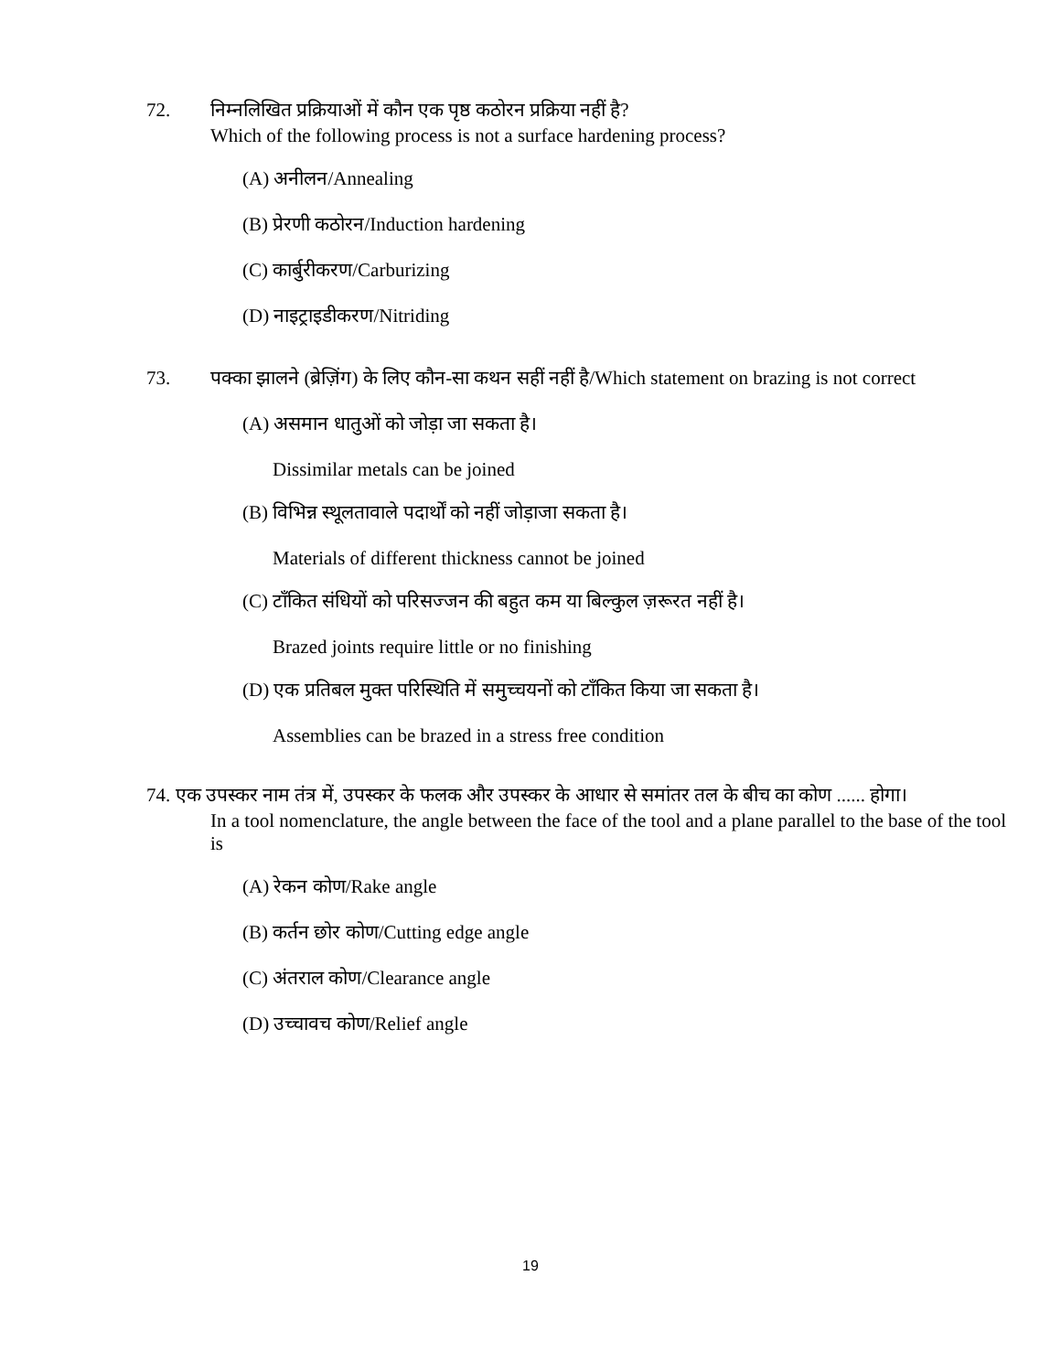72. निम्नलिखित प्रक्रियाओं में कौन एक पृष्ठ कठोरन प्रक्रिया नहीं है?
Which of the following process is not a surface hardening process?
(A) अनीलन/Annealing
(B) प्रेरणी कठोरन/Induction hardening
(C) कार्बुरीकरण/Carburizing
(D) नाइट्राइडीकरण/Nitriding
73. पक्का झालने (ब्रेज़िंग) के लिए कौन-सा कथन सहीं नहीं है/Which statement on brazing is not correct
(A) असमान धातुओं को जोड़ा जा सकता है।
Dissimilar metals can be joined
(B) विभिन्न स्थूलतावाले पदार्थों को नहीं जोड़ाजा सकता है।
Materials of different thickness cannot be joined
(C) टाँकित संधियों को परिसज्जन की बहुत कम या बिल्कुल ज़रूरत नहीं है।
Brazed joints require little or no finishing
(D) एक प्रतिबल मुक्त परिस्थिति में समुच्चयनों को टाँकित किया जा सकता है।
Assemblies can be brazed in a stress free condition
74. एक उपस्कर नाम तंत्र में, उपस्कर के फलक और उपस्कर के आधार से समांतर तल के बीच का कोण ...... होगा।
In a tool nomenclature, the angle between the face of the tool and a plane parallel to the base of the tool is
(A) रेकन कोण/Rake angle
(B) कर्तन छोर कोण/Cutting edge angle
(C) अंतराल कोण/Clearance angle
(D) उच्चावच कोण/Relief angle
19